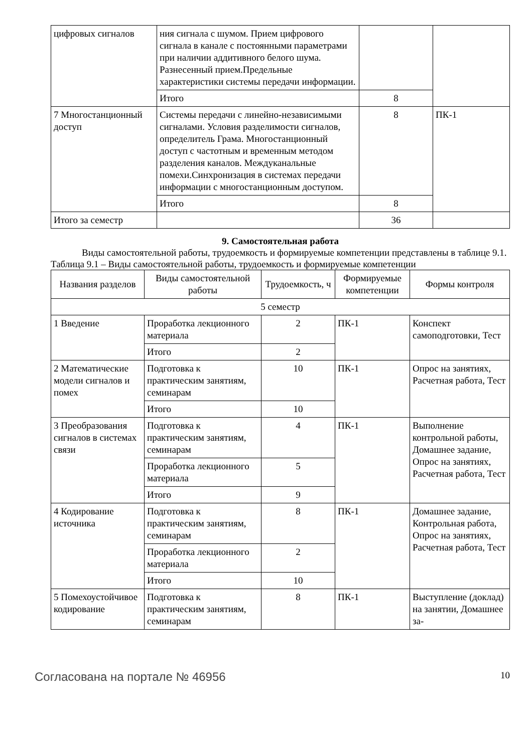| цифровых сигналов | ния сигнала с шумом. Прием цифрового сигнала в канале с постоянными параметрами при наличии аддитивного белого шума. Разнесенный прием.Предельные характеристики системы передачи информации. | | |
| | Итого | 8 | |
| 7 Многостанционный доступ | Системы передачи с линейно-независимыми сигналами. Условия разделимости сигналов, определитель Грама. Многостанционный доступ с частотным и временным методом разделения каналов. Междуканальные помехи.Синхронизация в системах передачи информации с многостанционным доступом. | 8 | ПК-1 |
| | Итого | 8 | |
| Итого за семестр | | 36 | |
9. Самостоятельная работа
Виды самостоятельной работы, трудоемкость и формируемые компетенции представлены в таблице 9.1.
Таблица 9.1 – Виды самостоятельной работы, трудоемкость и формируемые компетенции
| Названия разделов | Виды самостоятельной работы | Трудоемкость, ч | Формируемые компетенции | Формы контроля |
| --- | --- | --- | --- | --- |
| 5 семестр | | | | |
| 1 Введение | Проработка лекционного материала | 2 | ПК-1 | Конспект самоподготовки, Тест |
| | Итого | 2 | | |
| 2 Математические модели сигналов и помех | Подготовка к практическим занятиям, семинарам | 10 | ПК-1 | Опрос на занятиях, Расчетная работа, Тест |
| | Итого | 10 | | |
| 3 Преобразования сигналов в системах связи | Подготовка к практическим занятиям, семинарам | 4 | ПК-1 | Выполнение контрольной работы, Домашнее задание, Опрос на занятиях, Расчетная работа, Тест |
| | Проработка лекционного материала | 5 | | |
| | Итого | 9 | | |
| 4 Кодирование источника | Подготовка к практическим занятиям, семинарам | 8 | ПК-1 | Домашнее задание, Контрольная работа, Опрос на занятиях, Расчетная работа, Тест |
| | Проработка лекционного материала | 2 | | |
| | Итого | 10 | | |
| 5 Помехоустойчивое кодирование | Подготовка к практическим занятиям, семинарам | 8 | ПК-1 | Выступление (доклад) на занятии, Домашнее за- |
Согласована на портале № 46956 10